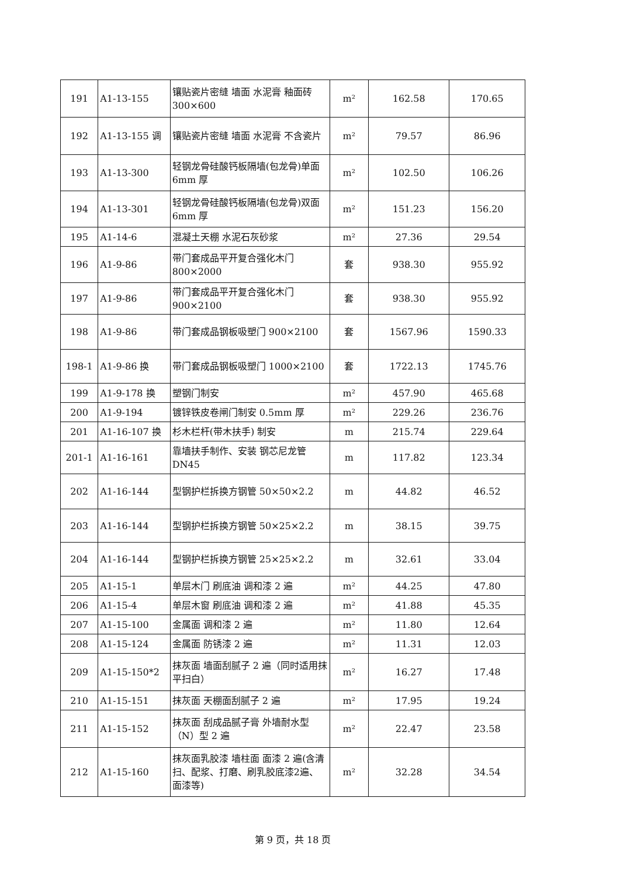| 191 | A1-13-155 | 镶贴瓷片密缝 墙面 水泥膏 釉面砖 300×600 | m² | 162.58 | 170.65 |
| 192 | A1-13-155 调 | 镶贴瓷片密缝 墙面 水泥膏 不含瓷片 | m² | 79.57 | 86.96 |
| 193 | A1-13-300 | 轻钢龙骨硅酸钙板隔墙(包龙骨)单面 6mm 厚 | m² | 102.50 | 106.26 |
| 194 | A1-13-301 | 轻钢龙骨硅酸钙板隔墙(包龙骨)双面 6mm 厚 | m² | 151.23 | 156.20 |
| 195 | A1-14-6 | 混凝土天棚 水泥石灰砂浆 | m² | 27.36 | 29.54 |
| 196 | A1-9-86 | 带门套成品平开复合强化木门 800×2000 | 套 | 938.30 | 955.92 |
| 197 | A1-9-86 | 带门套成品平开复合强化木门 900×2100 | 套 | 938.30 | 955.92 |
| 198 | A1-9-86 | 带门套成品钢板吸塑门 900×2100 | 套 | 1567.96 | 1590.33 |
| 198-1 | A1-9-86 换 | 带门套成品钢板吸塑门 1000×2100 | 套 | 1722.13 | 1745.76 |
| 199 | A1-9-178 换 | 塑钢门制安 | m² | 457.90 | 465.68 |
| 200 | A1-9-194 | 镀锌铁皮卷闸门制安 0.5mm 厚 | m² | 229.26 | 236.76 |
| 201 | A1-16-107 换 | 杉木栏杆(带木扶手) 制安 | m | 215.74 | 229.64 |
| 201-1 | A1-16-161 | 靠墙扶手制作、安装 钢芯尼龙管 DN45 | m | 117.82 | 123.34 |
| 202 | A1-16-144 | 型钢护栏拆换方钢管 50×50×2.2 | m | 44.82 | 46.52 |
| 203 | A1-16-144 | 型钢护栏拆换方钢管 50×25×2.2 | m | 38.15 | 39.75 |
| 204 | A1-16-144 | 型钢护栏拆换方钢管 25×25×2.2 | m | 32.61 | 33.04 |
| 205 | A1-15-1 | 单层木门 刷底油 调和漆 2 遍 | m² | 44.25 | 47.80 |
| 206 | A1-15-4 | 单层木窗 刷底油 调和漆 2 遍 | m² | 41.88 | 45.35 |
| 207 | A1-15-100 | 金属面 调和漆 2 遍 | m² | 11.80 | 12.64 |
| 208 | A1-15-124 | 金属面 防锈漆 2 遍 | m² | 11.31 | 12.03 |
| 209 | A1-15-150*2 | 抹灰面 墙面刮腻子 2 遍（同时适用抹平扫白） | m² | 16.27 | 17.48 |
| 210 | A1-15-151 | 抹灰面 天棚面刮腻子 2 遍 | m² | 17.95 | 19.24 |
| 211 | A1-15-152 | 抹灰面 刮成品腻子膏 外墙耐水型（N）型 2 遍 | m² | 22.47 | 23.58 |
| 212 | A1-15-160 | 抹灰面乳胶漆 墙柱面 面漆 2 遍(含清扫、配浆、打磨、刷乳胶底漆2遍、面漆等) | m² | 32.28 | 34.54 |
第 9 页，共 18 页